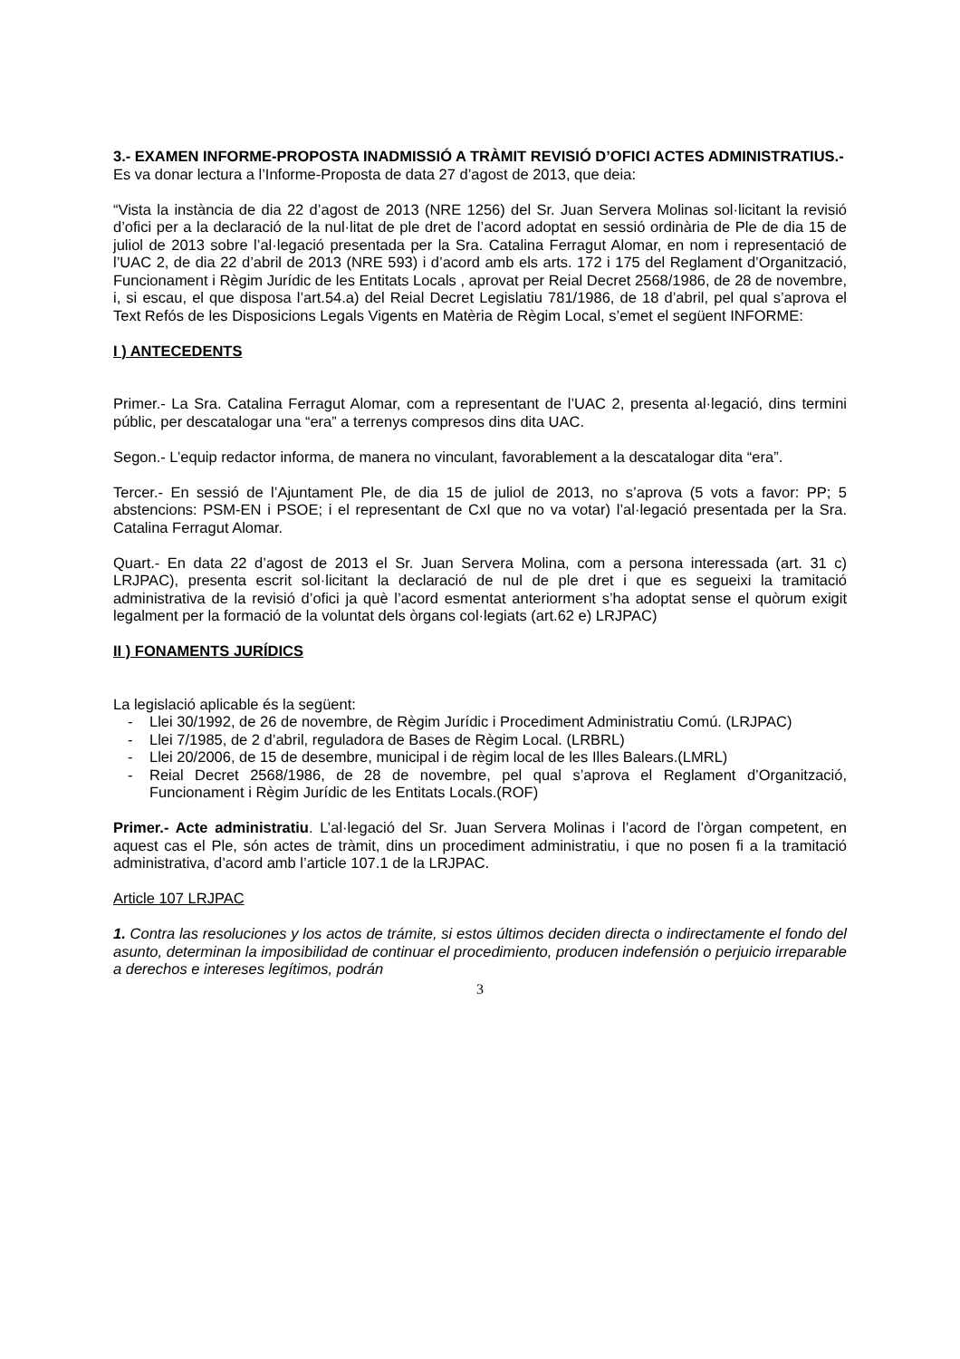3.- EXAMEN INFORME-PROPOSTA INADMISSIÓ A TRÀMIT REVISIÓ D’OFICI ACTES ADMINISTRATIUS.-
Es va donar lectura a l’Informe-Proposta de data 27 d’agost de 2013, que deia:
“Vista la instància de dia 22 d’agost de 2013 (NRE 1256) del Sr. Juan Servera Molinas sol·licitant la revisió d’ofici per a la declaració de la nul·litat de ple dret de l’acord adoptat en sessió ordinària de Ple de dia 15 de juliol de 2013 sobre l’al·legació presentada per la Sra. Catalina Ferragut Alomar, en nom i representació de l’UAC 2, de dia 22 d’abril de 2013 (NRE 593) i d’acord amb els arts. 172 i 175 del Reglament d’Organització, Funcionament i Règim Jurídic de les Entitats Locals , aprovat per Reial Decret 2568/1986, de 28 de novembre, i, si escau, el que disposa l’art.54.a) del Reial Decret Legislatiu 781/1986, de 18 d’abril, pel qual s’aprova el Text Refós de les Disposicions Legals Vigents en Matèria de Règim Local, s’emet el següent INFORME:
I ) ANTECEDENTS
Primer.- La Sra. Catalina Ferragut Alomar, com a representant de l’UAC 2, presenta al·legació, dins termini públic, per descatalogar una “era” a terrenys compresos dins dita UAC.
Segon.- L’equip redactor informa, de manera no vinculant, favorablement a la descatalogar dita “era”.
Tercer.- En sessió de l’Ajuntament Ple, de dia 15 de juliol de 2013, no s’aprova (5 vots a favor: PP; 5 abstencions: PSM-EN i PSOE; i el representant de CxI que no va votar) l’al·legació presentada per la Sra. Catalina Ferragut Alomar.
Quart.- En data 22 d’agost de 2013 el Sr. Juan Servera Molina, com a persona interessada (art. 31 c) LRJPAC), presenta escrit sol·licitant la declaració de nul de ple dret i que es segueixi la tramitació administrativa de la revisió d’ofici ja què l’acord esmentat anteriorment s’ha adoptat sense el quòrum exigit legalment per la formació de la voluntat dels òrgans col·legiats (art.62 e) LRJPAC)
II ) FONAMENTS JURÍDICS
La legislació aplicable és la següent:
- Llei 30/1992, de 26 de novembre, de Règim Jurídic i Procediment Administratiu Comú. (LRJPAC)
- Llei 7/1985, de 2 d’abril, reguladora de Bases de Règim Local. (LRBRL)
- Llei 20/2006, de 15 de desembre, municipal i de règim local de les Illes Balears.(LMRL)
- Reial Decret 2568/1986, de 28 de novembre, pel qual s’aprova el Reglament d’Organització, Funcionament i Règim Jurídic de les Entitats Locals.(ROF)
Primer.- Acte administratiu. L’al·legació del Sr. Juan Servera Molinas i l’acord de l’òrgan competent, en aquest cas el Ple, són actes de tràmit, dins un procediment administratiu, i que no posen fi a la tramitació administrativa, d’acord amb l’article 107.1 de la LRJPAC.
Article 107 LRJPAC
1. Contra las resoluciones y los actos de trámite, si estos últimos deciden directa o indirectamente el fondo del asunto, determinan la imposibilidad de continuar el procedimiento, producen indefensión o perjuicio irreparable a derechos e intereses legítimos, podrán
3